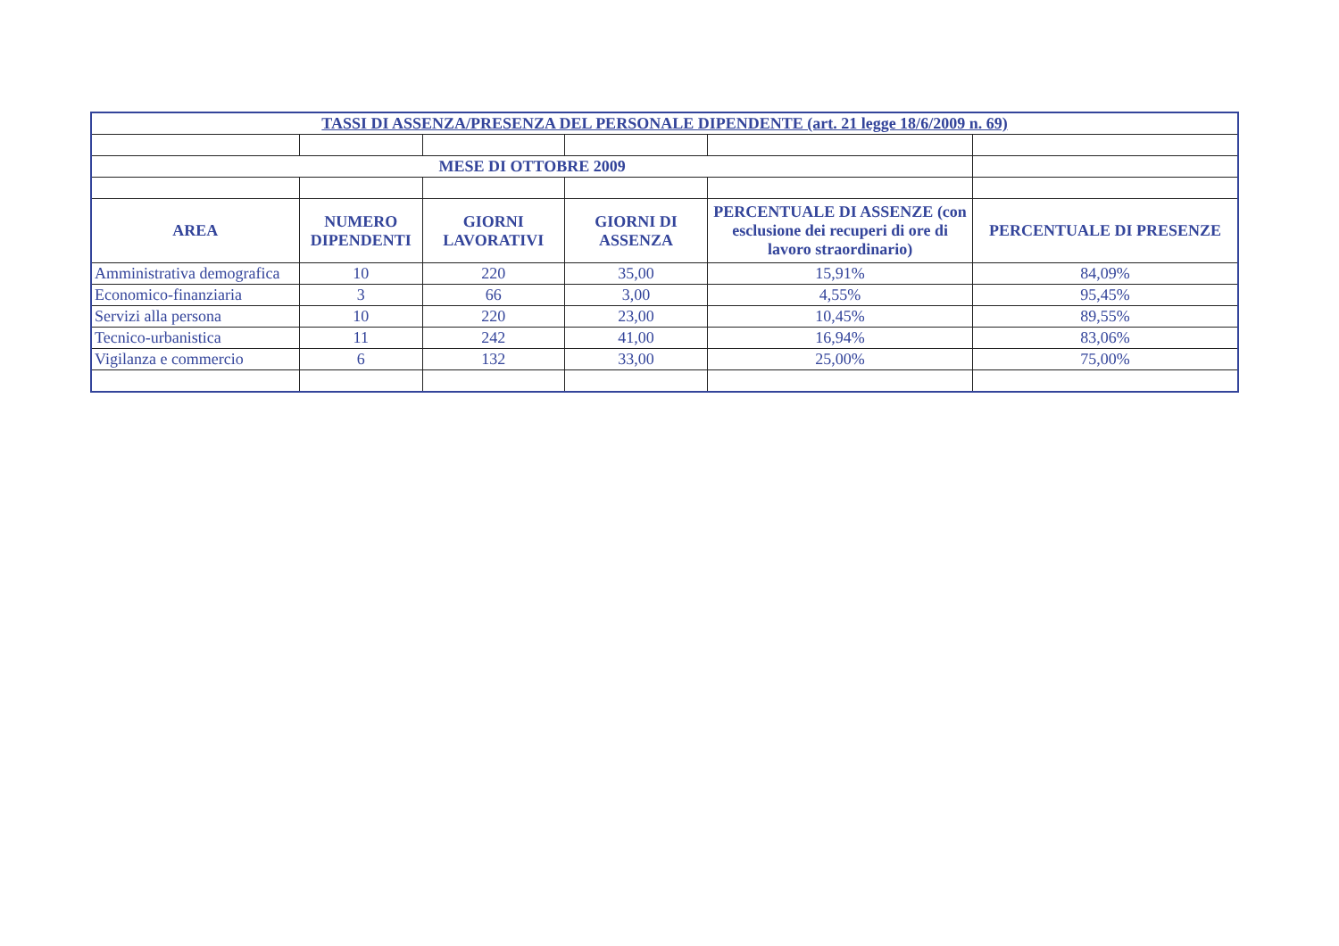| TASSI DI ASSENZA/PRESENZA DEL PERSONALE DIPENDENTE (art. 21 legge 18/6/2009 n. 69) | | | | | |
| MESE DI OTTOBRE 2009 | | | | | |
| AREA | NUMERO DIPENDENTI | GIORNI LAVORATIVI | GIORNI DI ASSENZA | PERCENTUALE DI ASSENZE (con esclusione dei recuperi di ore di lavoro straordinario) | PERCENTUALE DI PRESENZE |
| Amministrativa demografica | 10 | 220 | 35,00 | 15,91% | 84,09% |
| Economico-finanziaria | 3 | 66 | 3,00 | 4,55% | 95,45% |
| Servizi alla persona | 10 | 220 | 23,00 | 10,45% | 89,55% |
| Tecnico-urbanistica | 11 | 242 | 41,00 | 16,94% | 83,06% |
| Vigilanza e commercio | 6 | 132 | 33,00 | 25,00% | 75,00% |